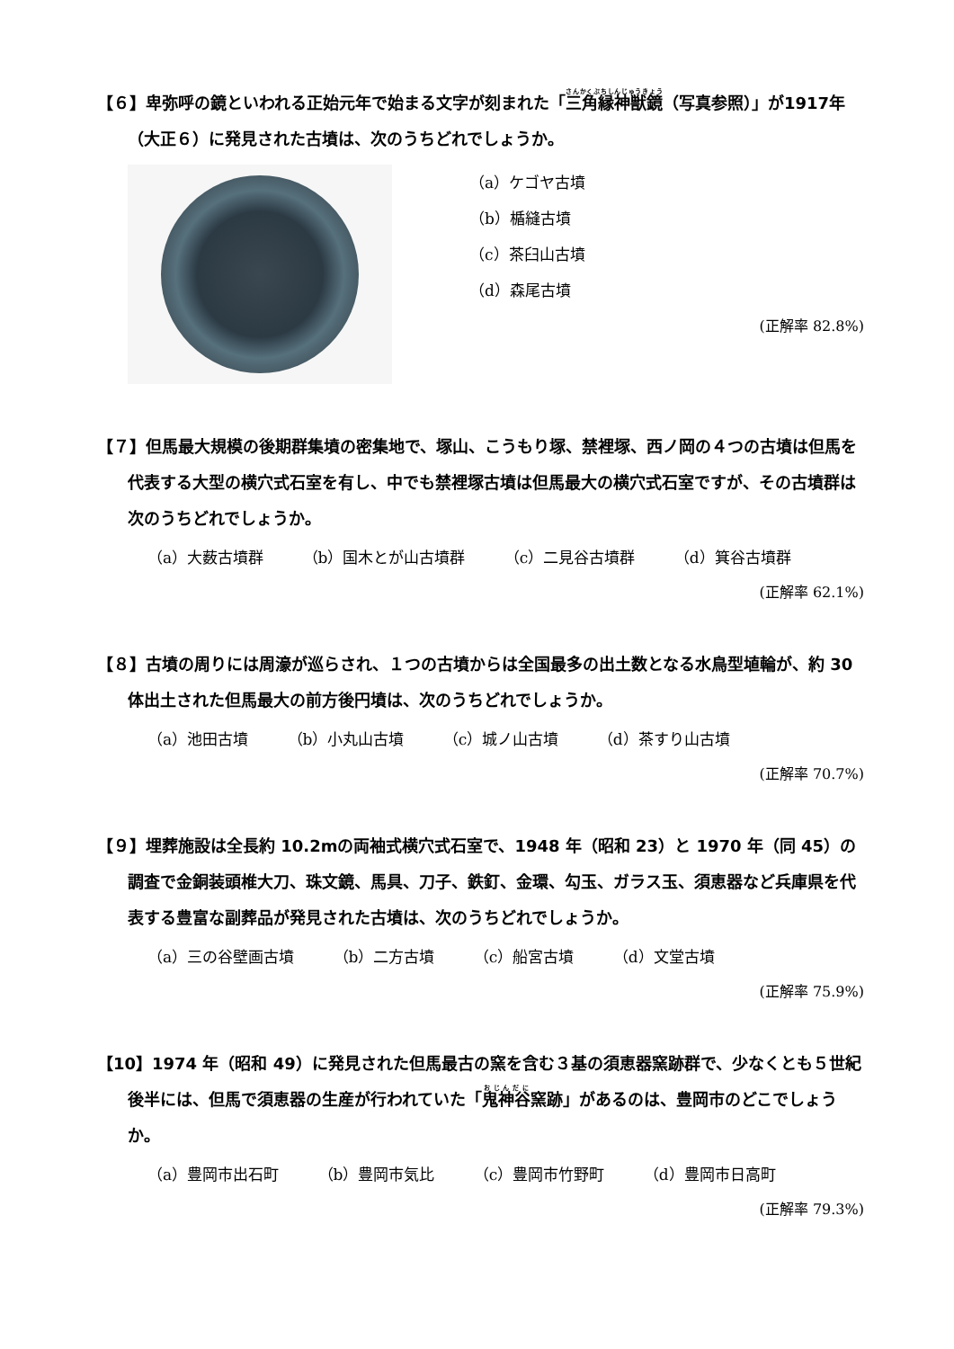【６】卑弥呼の鏡といわれる正始元年で始まる文字が刻まれた「三角縁神獣鏡（写真参照）」が1917年（大正６）に発見された古墳は、次のうちどれでしょうか。
（a）ケゴヤ古墳
（b）楯縫古墳
（c）茶臼山古墳
（d）森尾古墳
(正解率 82.8%)
【７】但馬最大規模の後期群集墳の密集地で、塚山、こうもり塚、禁裡塚、西ノ岡の４つの古墳は但馬を代表する大型の横穴式石室を有し、中でも禁裡塚古墳は但馬最大の横穴式石室ですが、その古墳群は次のうちどれでしょうか。
（a）大薮古墳群 （b）国木とが山古墳群 （c）二見谷古墳群 （d）箕谷古墳群
(正解率 62.1%)
【８】古墳の周りには周濠が巡らされ、１つの古墳からは全国最多の出土数となる水鳥型埴輪が、約 30 体出土された但馬最大の前方後円墳は、次のうちどれでしょうか。
（a）池田古墳 （b）小丸山古墳 （c）城ノ山古墳 （d）茶すり山古墳
(正解率 70.7%)
【９】埋葬施設は全長約 10.2mの両袖式横穴式石室で、1948 年（昭和 23）と 1970 年（同 45）の調査で金銅装頭椎大刀、珠文鏡、馬具、刀子、鉄釘、金環、勾玉、ガラス玉、須恵器など兵庫県を代表する豊富な副葬品が発見された古墳は、次のうちどれでしょうか。
（a）三の谷壁画古墳 （b）二方古墳 （c）船宮古墳 （d）文堂古墳
(正解率 75.9%)
【10】1974 年（昭和 49）に発見された但馬最古の窯を含む３基の須恵器窯跡群で、少なくとも５世紀後半には、但馬で須恵器の生産が行われていた「鬼神谷窯跡」があるのは、豊岡市のどこでしょうか。
（a）豊岡市出石町 （b）豊岡市気比 （c）豊岡市竹野町 （d）豊岡市日高町
(正解率 79.3%)